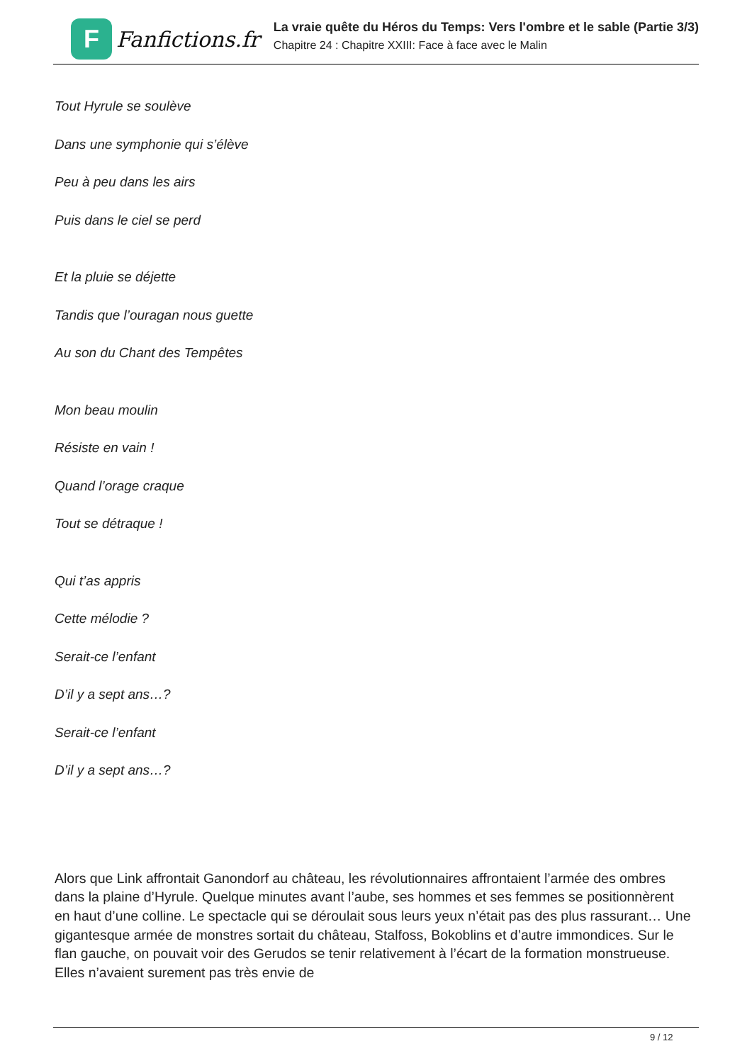F
Fanfictions.fr
La vraie quête du Héros du Temps: Vers l'ombre et le sable (Partie 3/3)
Chapitre 24 : Chapitre XXIII: Face à face avec le Malin
Tout Hyrule se soulève
Dans une symphonie qui s’élève
Peu à peu dans les airs
Puis dans le ciel se perd
Et la pluie se déjette
Tandis que l’ouragan nous guette
Au son du Chant des Tempêtes
Mon beau moulin
Résiste en vain !
Quand l’orage craque
Tout se détraque !
Qui t’as appris
Cette mélodie ?
Serait-ce l’enfant
D’il y a sept ans…?
Serait-ce l’enfant
D’il y a sept ans…?
Alors que Link affrontait Ganondorf au château, les révolutionnaires affrontaient l’armée des ombres dans la plaine d’Hyrule. Quelque minutes avant l’aube, ses hommes et ses femmes se positionnèrent en haut d’une colline. Le spectacle qui se déroulait sous leurs yeux n’était pas des plus rassurant… Une gigantesque armée de monstres sortait du château, Stalfoss, Bokoblins et d’autre immondices. Sur le flan gauche, on pouvait voir des Gerudos se tenir relativement à l’écart de la formation monstrueuse. Elles n’avaient surement pas très envie de
9 / 12